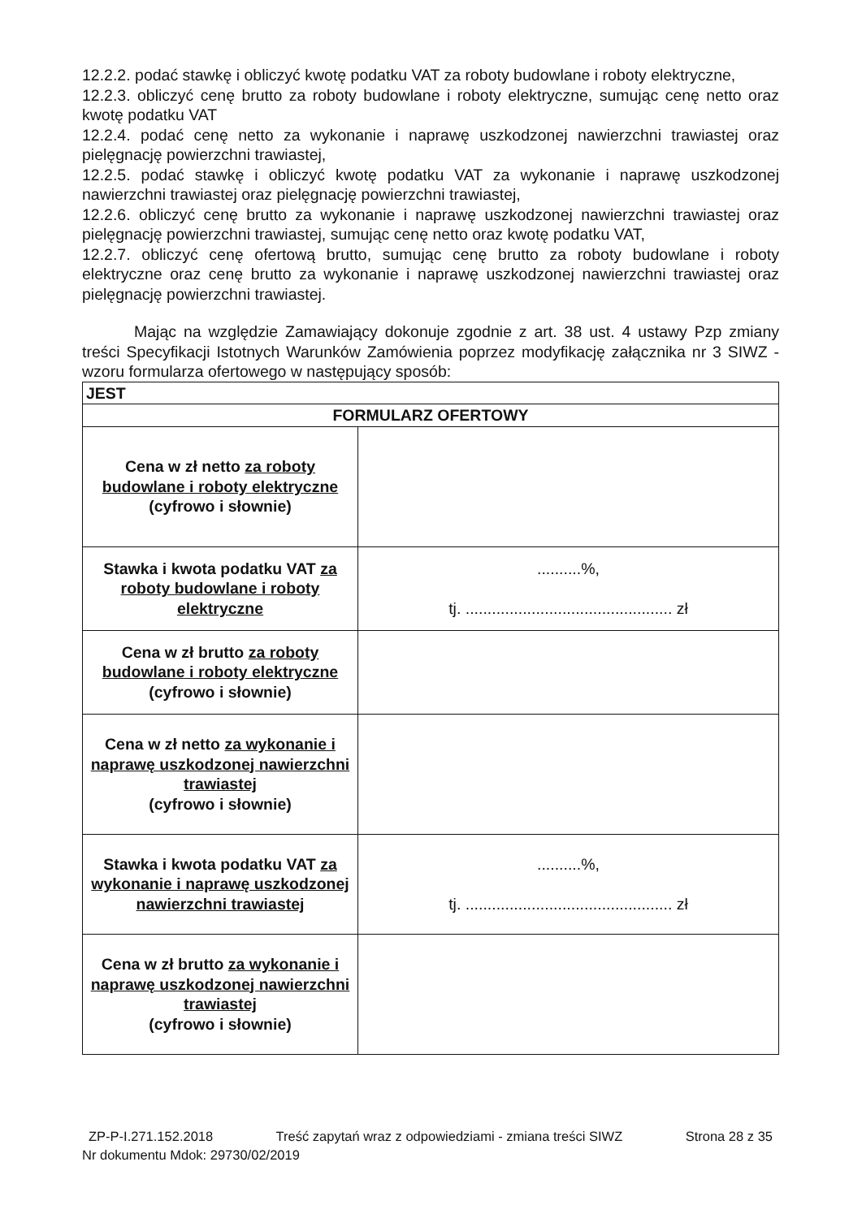12.2.2. podać stawkę i obliczyć kwotę podatku VAT za roboty budowlane i roboty elektryczne,
12.2.3. obliczyć cenę brutto za roboty budowlane i roboty elektryczne, sumując cenę netto oraz kwotę podatku VAT
12.2.4. podać cenę netto za wykonanie i naprawę uszkodzonej nawierzchni trawiastej oraz pielęgnację powierzchni trawiastej,
12.2.5. podać stawkę i obliczyć kwotę podatku VAT za wykonanie i naprawę uszkodzonej nawierzchni trawiastej oraz pielęgnację powierzchni trawiastej,
12.2.6. obliczyć cenę brutto za wykonanie i naprawę uszkodzonej nawierzchni trawiastej oraz pielęgnację powierzchni trawiastej, sumując cenę netto oraz kwotę podatku VAT,
12.2.7. obliczyć cenę ofertową brutto, sumując cenę brutto za roboty budowlane i roboty elektryczne oraz cenę brutto za wykonanie i naprawę uszkodzonej nawierzchni trawiastej oraz pielęgnację powierzchni trawiastej.
Mając na względzie Zamawiający dokonuje zgodnie z art. 38 ust. 4 ustawy Pzp zmiany treści Specyfikacji Istotnych Warunków Zamówienia poprzez modyfikację załącznika nr 3 SIWZ - wzoru formularza ofertowego w następujący sposób:
| JEST | |
| FORMULARZ OFERTOWY | |
| Cena w zł netto za roboty budowlane i roboty elektryczne (cyfrowo i słownie) | |
| Stawka i kwota podatku VAT za roboty budowlane i roboty elektryczne | ..........%, tj. ............................................... zł |
| Cena w zł brutto za roboty budowlane i roboty elektryczne (cyfrowo i słownie) | |
| Cena w zł netto za wykonanie i naprawę uszkodzonej nawierzchni trawiastej (cyfrowo i słownie) | |
| Stawka i kwota podatku VAT za wykonanie i naprawę uszkodzonej nawierzchni trawiastej | ..........%, tj. ............................................... zł |
| Cena w zł brutto za wykonanie i naprawę uszkodzonej nawierzchni trawiastej (cyfrowo i słownie) | |
ZP-P-I.271.152.2018 Treść zapytań wraz z odpowiedziami - zmiana treści SIWZ Strona 28 z 35
Nr dokumentu Mdok: 29730/02/2019